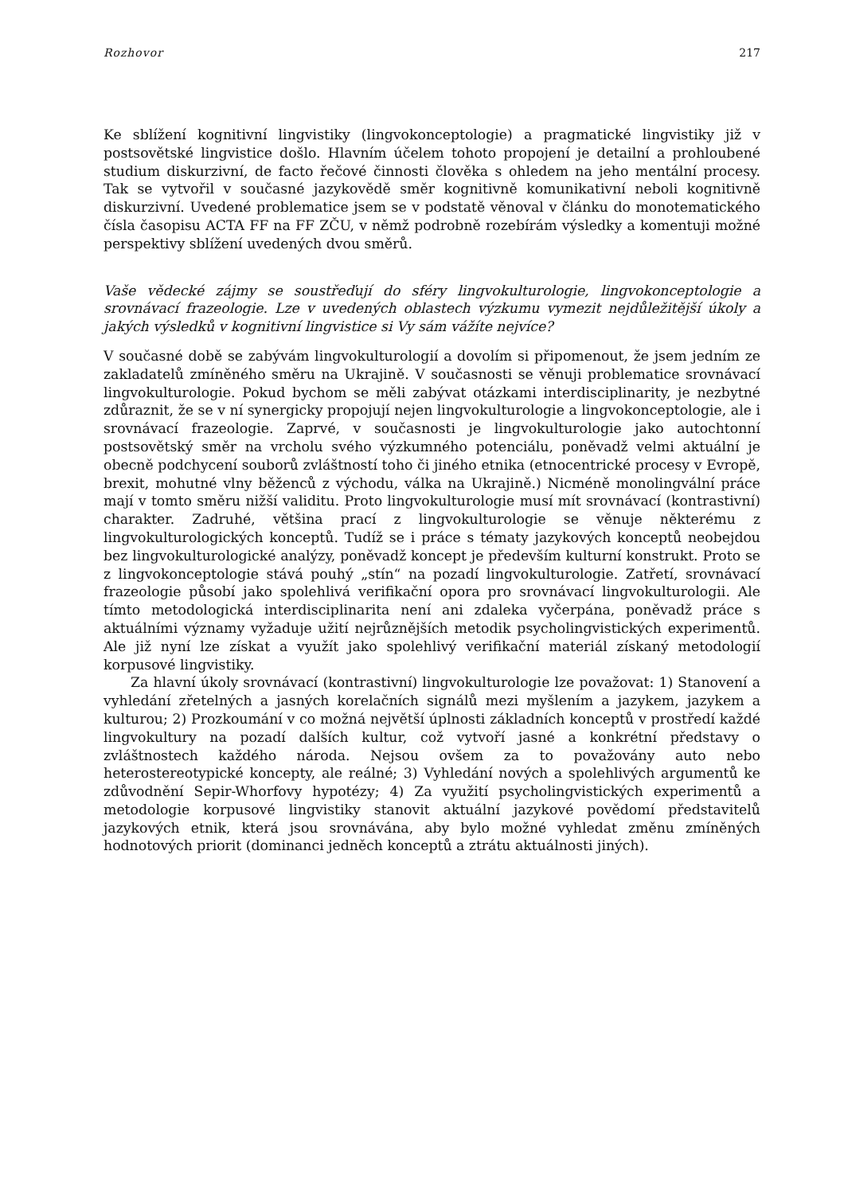Rozhovor 217
Ke sblížení kognitivní lingvistiky (lingvokonceptologie) a pragmatické lingvistiky již v postsovětské lingvistice došlo. Hlavním účelem tohoto propojení je detailní a prohloubené studium diskurzivní, de facto řečové činnosti člověka s ohledem na jeho mentální procesy. Tak se vytvořil v současné jazykovědě směr kognitivně komunikativní neboli kognitivně diskurzivní. Uvedené problematice jsem se v podstatě věnoval v článku do monotematického čísla časopisu ACTA FF na FF ZČU, v němž podrobně rozebírám výsledky a komentuji možné perspektivy sblížení uvedených dvou směrů.
Vaše vědecké zájmy se soustřeďují do sféry lingvokulturologie, lingvokonceptologie a srovnávací frazeologie. Lze v uvedených oblastech výzkumu vymezit nejdůležitější úkoly a jakých výsledků v kognitivní lingvistice si Vy sám vážíte nejvíce?
V současné době se zabývám lingvokulturologií a dovolím si připomenout, že jsem jedním ze zakladatelů zmíněného směru na Ukrajině. V současnosti se věnuji problematice srovnávací lingvokulturologie. Pokud bychom se měli zabývat otázkami interdisciplinarity, je nezbytné zdůraznit, že se v ní synergicky propojují nejen lingvokulturologie a lingvokonceptologie, ale i srovnávací frazeologie. Zaprvé, v současnosti je lingvokulturologie jako autochtonní postsovětský směr na vrcholu svého výzkumného potenciálu, poněvadž velmi aktuální je obecně podchycení souborů zvláštností toho či jiného etnika (etnocentrické procesy v Evropě, brexit, mohutné vlny běženců z východu, válka na Ukrajině.) Nicméně monolingvální práce mají v tomto směru nižší validitu. Proto lingvokulturologie musí mít srovnávací (kontrastivní) charakter. Zadruhé, většina prací z lingvokulturologie se věnuje některému z lingvokulturologických konceptů. Tudíž se i práce s tématy jazykových konceptů neobejdou bez lingvokulturologické analýzy, poněvadž koncept je především kulturní konstrukt. Proto se z lingvokonceptologie stává pouhý „stín“ na pozadí lingvokulturologie. Zatřetí, srovnávací frazeologie působí jako spolehlivá verifikační opora pro srovnávací lingvokulturologii. Ale tímto metodologická interdisciplinarita není ani zdaleka vyčerpána, poněvadž práce s aktuálními významy vyžaduje užití nejrůznějších metodik psycholingvistických experimentů. Ale již nyní lze získat a využít jako spolehlivý verifikační materiál získaný metodologií korpusové lingvistiky.
Za hlavní úkoly srovnávací (kontrastivní) lingvokulturologie lze považovat: 1) Stanovení a vyhledání zřetelných a jasných korelačních signálů mezi myšlením a jazykem, jazykem a kulturou; 2) Prozkoumání v co možná největší úplnosti základních konceptů v prostředí každé lingvokultury na pozadí dalších kultur, což vytvoří jasné a konkrétní představy o zvláštnostech každého národa. Nejsou ovšem za to považovány auto nebo heterostereotypické koncepty, ale reálné; 3) Vyhledání nových a spolehlivých argumentů ke zdůvodnění Sepir-Whorfovy hypotézy; 4) Za využití psycholingvistických experimentů a metodologie korpusové lingvistiky stanovit aktuální jazykové povědomí představitelů jazykových etnik, která jsou srovnávána, aby bylo možné vyhledat změnu zmíněných hodnotových priorit (dominanci jedněch konceptů a ztrátu aktuálnosti jiných).